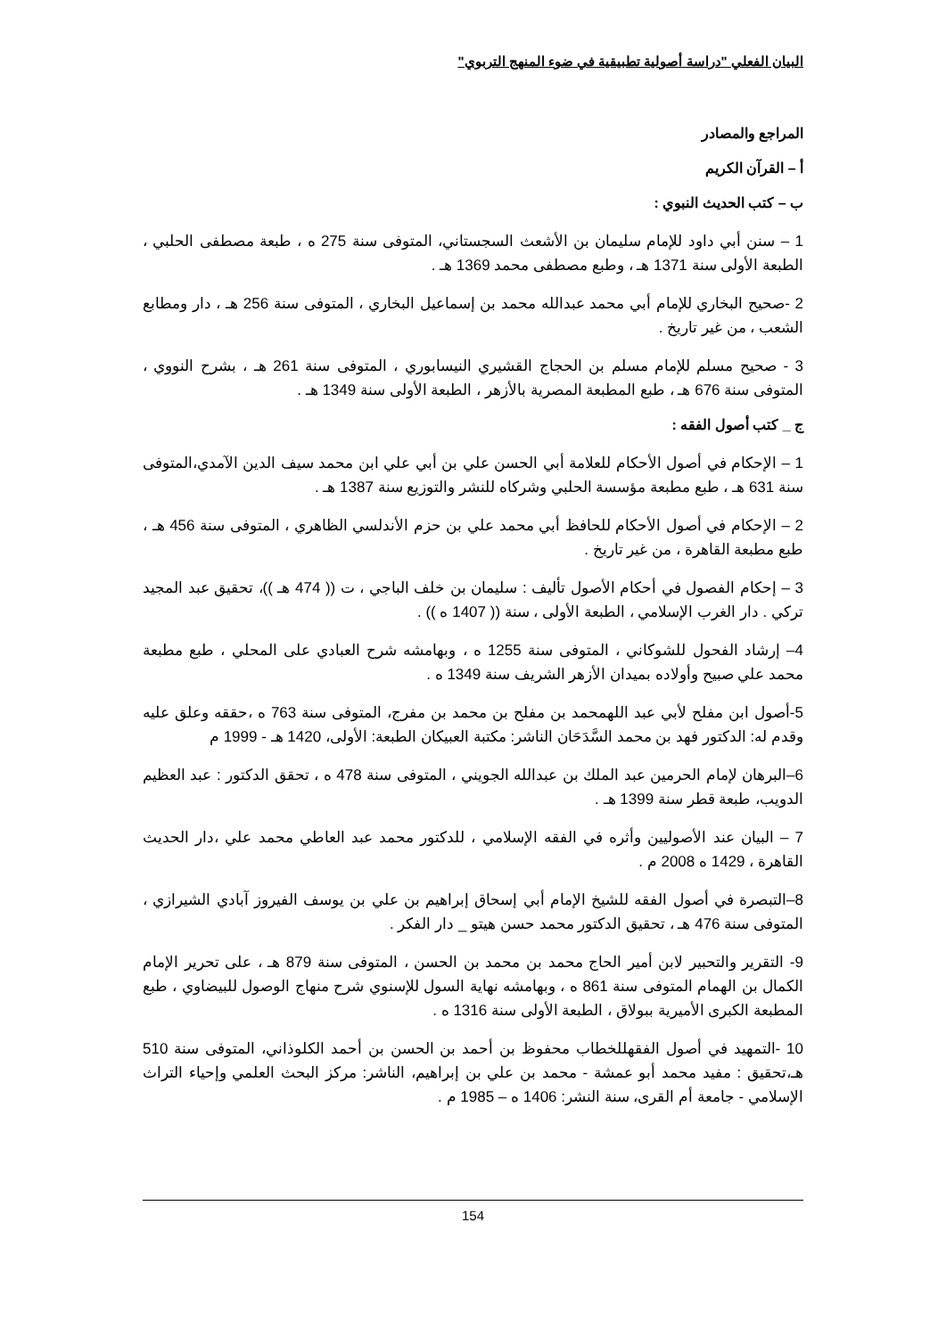البيان الفعلي "دراسة أصولية تطبيقية في ضوء المنهج التربوي"
المراجع والمصادر
أ – القرآن الكريم
ب – كتب الحديث النبوي :
1 – سنن أبي داود للإمام سليمان بن الأشعث السجستاني، المتوفى سنة 275 ه ، طبعة مصطفى الحلبي ، الطبعة الأولى سنة 1371 هـ ، وطبع مصطفى محمد 1369 هـ .
2 -صحيح البخاري للإمام أبي محمد عبدالله محمد بن إسماعيل البخاري ، المتوفى سنة 256 هـ ، دار ومطابع الشعب ، من غير تاريخ .
3 - صحيح مسلم للإمام مسلم بن الحجاج القشيري النيسابوري ، المتوفى سنة 261 هـ ، بشرح النووي ، المتوفى سنة 676 هـ ، طبع المطبعة المصرية بالأزهر ، الطبعة الأولى سنة 1349 هـ .
ج _ كتب أصول الفقه :
1 – الإحكام في أصول الأحكام للعلامة أبي الحسن علي بن أبي علي ابن محمد سيف الدين الآمدي،المتوفى سنة 631 هـ ، طبع مطبعة مؤسسة الحلبي وشركاه للنشر والتوزيع سنة 1387 هـ .
2 – الإحكام في أصول الأحكام للحافظ أبي محمد علي بن حزم الأندلسي الظاهري ، المتوفى سنة 456 هـ ، طبع مطبعة القاهرة ، من غير تاريخ .
3 – إحكام الفصول في أحكام الأصول تأليف : سليمان بن خلف الباجي ، ت (( 474 هـ ))، تحقيق عبد المجيد تركي . دار الغرب الإسلامي ، الطبعة الأولى ، سنة (( 1407 ه )) .
4– إرشاد الفحول للشوكاني ، المتوفى سنة 1255 ه ، وبهامشه شرح العبادي على المحلي ، طبع مطبعة محمد علي صبيح وأولاده بميدان الأزهر الشريف سنة 1349 ه .
5-أصول ابن مفلح لأبي عبد اللهمحمد بن مفلح بن محمد بن مفرج، المتوفى سنة 763 ه ،حققه وعلق عليه وقدم له: الدكتور فهد بن محمد السَّدَحَان الناشر: مكتبة العبيكان الطبعة: الأولى، 1420 هـ - 1999 م
6–البرهان لإمام الحرمين عبد الملك بن عبدالله الجويني ، المتوفى سنة 478 ه ، تحقق الدكتور : عبد العظيم الدويب، طبعة قطر سنة 1399 هـ .
7 – البيان عند الأصوليين وأثره في الفقه الإسلامي ، للدكتور محمد عبد العاطي محمد علي ،دار الحديث القاهرة ، 1429 ه 2008 م .
8–التبصرة في أصول الفقه للشيخ الإمام أبي إسحاق إبراهيم بن علي بن يوسف الفيروز آبادي الشيرازي ، المتوفى سنة 476 هـ ، تحقيق الدكتور محمد حسن هيتو _ دار الفكر .
9- التقرير والتحبير لابن أمير الحاج محمد بن محمد بن الحسن ، المتوفى سنة 879 هـ ، على تحرير الإمام الكمال بن الهمام المتوفى سنة 861 ه ، وبهامشه نهاية السول للإسنوي شرح منهاج الوصول للبيضاوي ، طبع المطبعة الكبرى الأميرية ببولاق ، الطبعة الأولى سنة 1316 ه .
10 -التمهيد في أصول الفقهللخطاب محفوظ بن أحمد بن الحسن بن أحمد الكلوذاني، المتوفى سنة 510 هـ،تحقيق : مفيد محمد أبو عمشة - محمد بن علي بن إبراهيم، الناشر: مركز البحث العلمي وإحياء التراث الإسلامي - جامعة أم القرى، سنة النشر: 1406 ه – 1985 م .
154